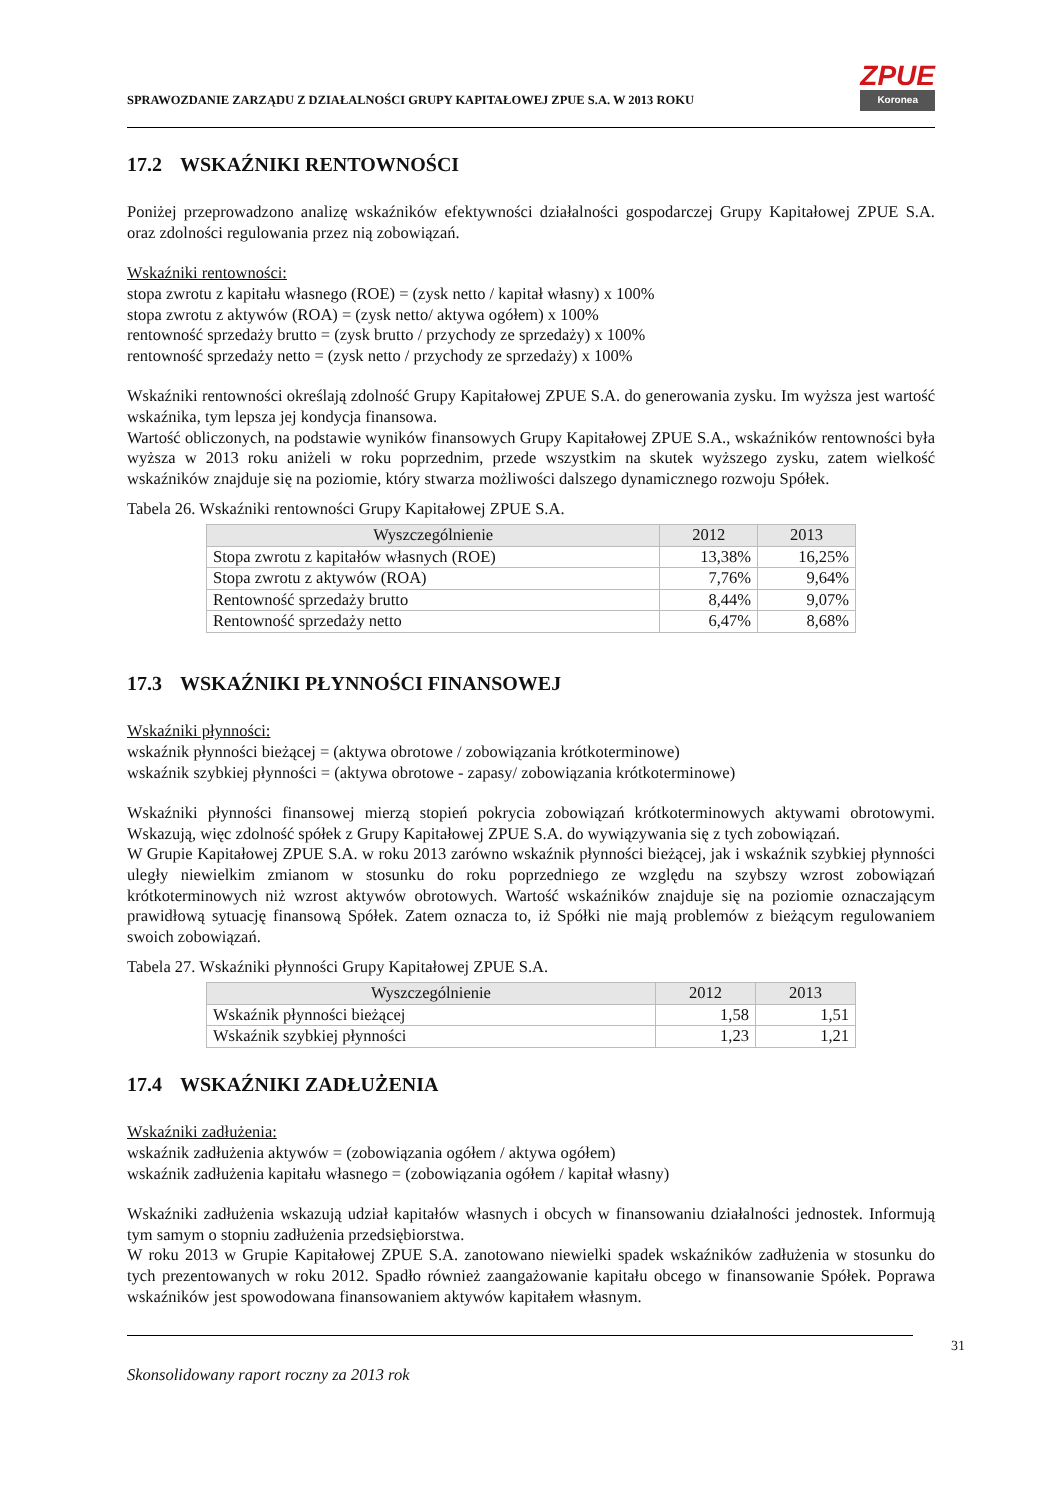SPRAWOZDANIE ZARZĄDU Z DZIAŁALNOŚCI GRUPY KAPITAŁOWEJ ZPUE S.A. W 2013 ROKU
ZPUE
Koronea
17.2 WSKAŹNIKI RENTOWNOŚCI
Poniżej przeprowadzono analizę wskaźników efektywności działalności gospodarczej Grupy Kapitałowej ZPUE S.A. oraz zdolności regulowania przez nią zobowiązań.
Wskaźniki rentowności:
stopa zwrotu z kapitału własnego (ROE) = (zysk netto / kapitał własny) x 100%
stopa zwrotu z aktywów (ROA) = (zysk netto/ aktywa ogółem) x 100%
rentowność sprzedaży brutto = (zysk brutto / przychody ze sprzedaży) x 100%
rentowność sprzedaży netto = (zysk netto / przychody ze sprzedaży) x 100%
Wskaźniki rentowności określają zdolność Grupy Kapitałowej ZPUE S.A. do generowania zysku. Im wyższa jest wartość wskaźnika, tym lepsza jej kondycja finansowa.
Wartość obliczonych, na podstawie wyników finansowych Grupy Kapitałowej ZPUE S.A., wskaźników rentowności była wyższa w 2013 roku aniżeli w roku poprzednim, przede wszystkim na skutek wyższego zysku, zatem wielkość wskaźników znajduje się na poziomie, który stwarza możliwości dalszego dynamicznego rozwoju Spółek.
Tabela 26. Wskaźniki rentowności Grupy Kapitałowej ZPUE S.A.
| Wyszczególnienie | 2012 | 2013 |
| --- | --- | --- |
| Stopa zwrotu z kapitałów własnych (ROE) | 13,38% | 16,25% |
| Stopa zwrotu z aktywów (ROA) | 7,76% | 9,64% |
| Rentowność sprzedaży brutto | 8,44% | 9,07% |
| Rentowność sprzedaży netto | 6,47% | 8,68% |
17.3 WSKAŹNIKI PŁYNNOŚCI FINANSOWEJ
Wskaźniki płynności:
wskaźnik płynności bieżącej = (aktywa obrotowe / zobowiązania krótkoterminowe)
wskaźnik szybkiej płynności = (aktywa obrotowe - zapasy/ zobowiązania krótkoterminowe)
Wskaźniki płynności finansowej mierzą stopień pokrycia zobowiązań krótkoterminowych aktywami obrotowymi. Wskazują, więc zdolność spółek z Grupy Kapitałowej ZPUE S.A. do wywiązywania się z tych zobowiązań.
W Grupie Kapitałowej ZPUE S.A. w roku 2013 zarówno wskaźnik płynności bieżącej, jak i wskaźnik szybkiej płynności uległy niewielkim zmianom w stosunku do roku poprzedniego ze względu na szybszy wzrost zobowiązań krótkoterminowych niż wzrost aktywów obrotowych. Wartość wskaźników znajduje się na poziomie oznaczającym prawidłową sytuację finansową Spółek. Zatem oznacza to, iż Spółki nie mają problemów z bieżącym regulowaniem swoich zobowiązań.
Tabela 27. Wskaźniki płynności Grupy Kapitałowej ZPUE S.A.
| Wyszczególnienie | 2012 | 2013 |
| --- | --- | --- |
| Wskaźnik płynności bieżącej | 1,58 | 1,51 |
| Wskaźnik szybkiej płynności | 1,23 | 1,21 |
17.4 WSKAŹNIKI ZADŁUŻENIA
Wskaźniki zadłużenia:
wskaźnik zadłużenia aktywów = (zobowiązania ogółem / aktywa ogółem)
wskaźnik zadłużenia kapitału własnego = (zobowiązania ogółem / kapitał własny)
Wskaźniki zadłużenia wskazują udział kapitałów własnych i obcych w finansowaniu działalności jednostek. Informują tym samym o stopniu zadłużenia przedsiębiorstwa.
W roku 2013 w Grupie Kapitałowej ZPUE S.A. zanotowano niewielki spadek wskaźników zadłużenia w stosunku do tych prezentowanych w roku 2012. Spadło również zaangażowanie kapitału obcego w finansowanie Spółek. Poprawa wskaźników jest spowodowana finansowaniem aktywów kapitałem własnym.
31
Skonsolidowany raport roczny za 2013 rok